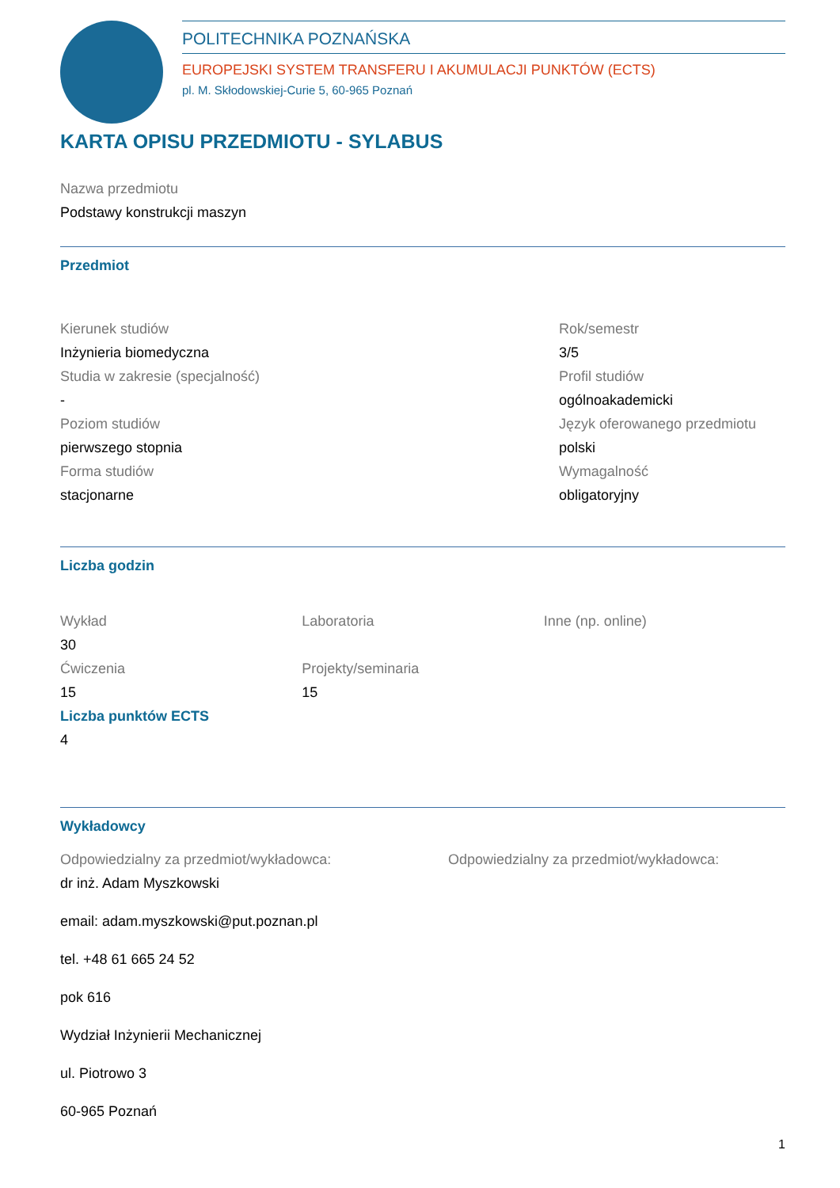POLITECHNIKA POZNAŃSKA
EUROPEJSKI SYSTEM TRANSFERU I AKUMULACJI PUNKTÓW (ECTS)
pl. M. Skłodowskiej-Curie 5, 60-965 Poznań
KARTA OPISU PRZEDMIOTU - SYLABUS
Nazwa przedmiotu
Podstawy konstrukcji maszyn
Przedmiot
Kierunek studiów
Inżynieria biomedyczna
Studia w zakresie (specjalność)
-
Poziom studiów
pierwszego stopnia
Forma studiów
stacjonarne
Rok/semestr
3/5
Profil studiów
ogólnoakademicki
Język oferowanego przedmiotu
polski
Wymagalność
obligatoryjny
Liczba godzin
Wykład
30
Ćwiczenia
15
Liczba punktów ECTS
4
Laboratoria
Projekty/seminaria
15
Inne (np. online)
Wykładowcy
Odpowiedzialny za przedmiot/wykładowca:
dr inż. Adam Myszkowski
email: adam.myszkowski@put.poznan.pl
tel. +48 61 665 24 52
pok 616
Wydział Inżynierii Mechanicznej
ul. Piotrowo 3
60-965 Poznań
Odpowiedzialny za przedmiot/wykładowca:
1